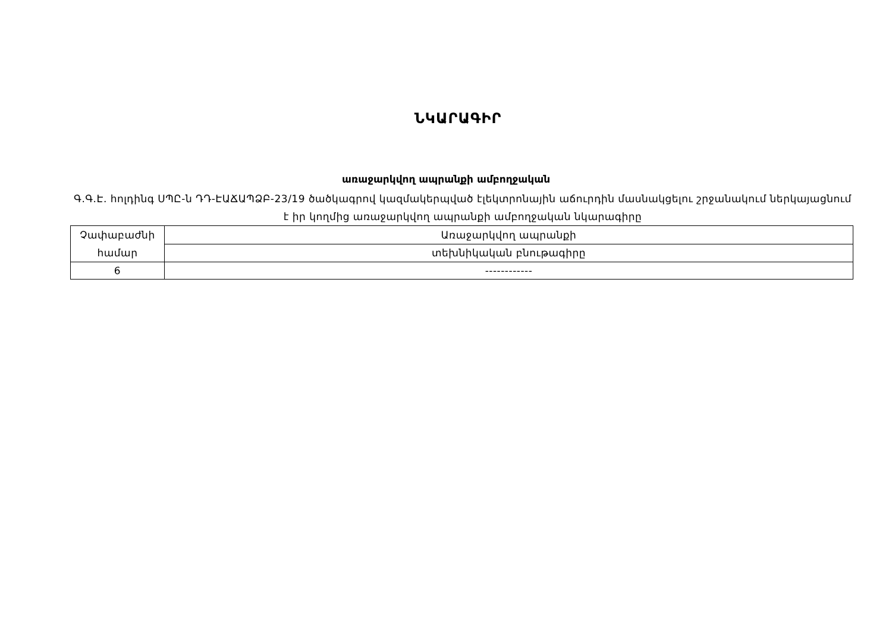ՆԿԱՐԱԳԻՐ
առաջարկվող ապրանքի ամբողջական
Գ.Գ.Է. հոլդինգ ՍՊԸ-ն ԴԴ-ԷԱՃԱՊՁԲ-23/19 ծածկագրով կազմակերպված էլեկտրոնային աճուրդին մասնակցելու շրջանակում ներկայացնում է իր կողմից առաջարկվող ապրանքի ամբողջական նկարագիրը
| Չափաբաժնի համար | Առաջարկվող ապրանքի |
| | տեխնիկական բնութագիրը |
| 6 | ------------ |